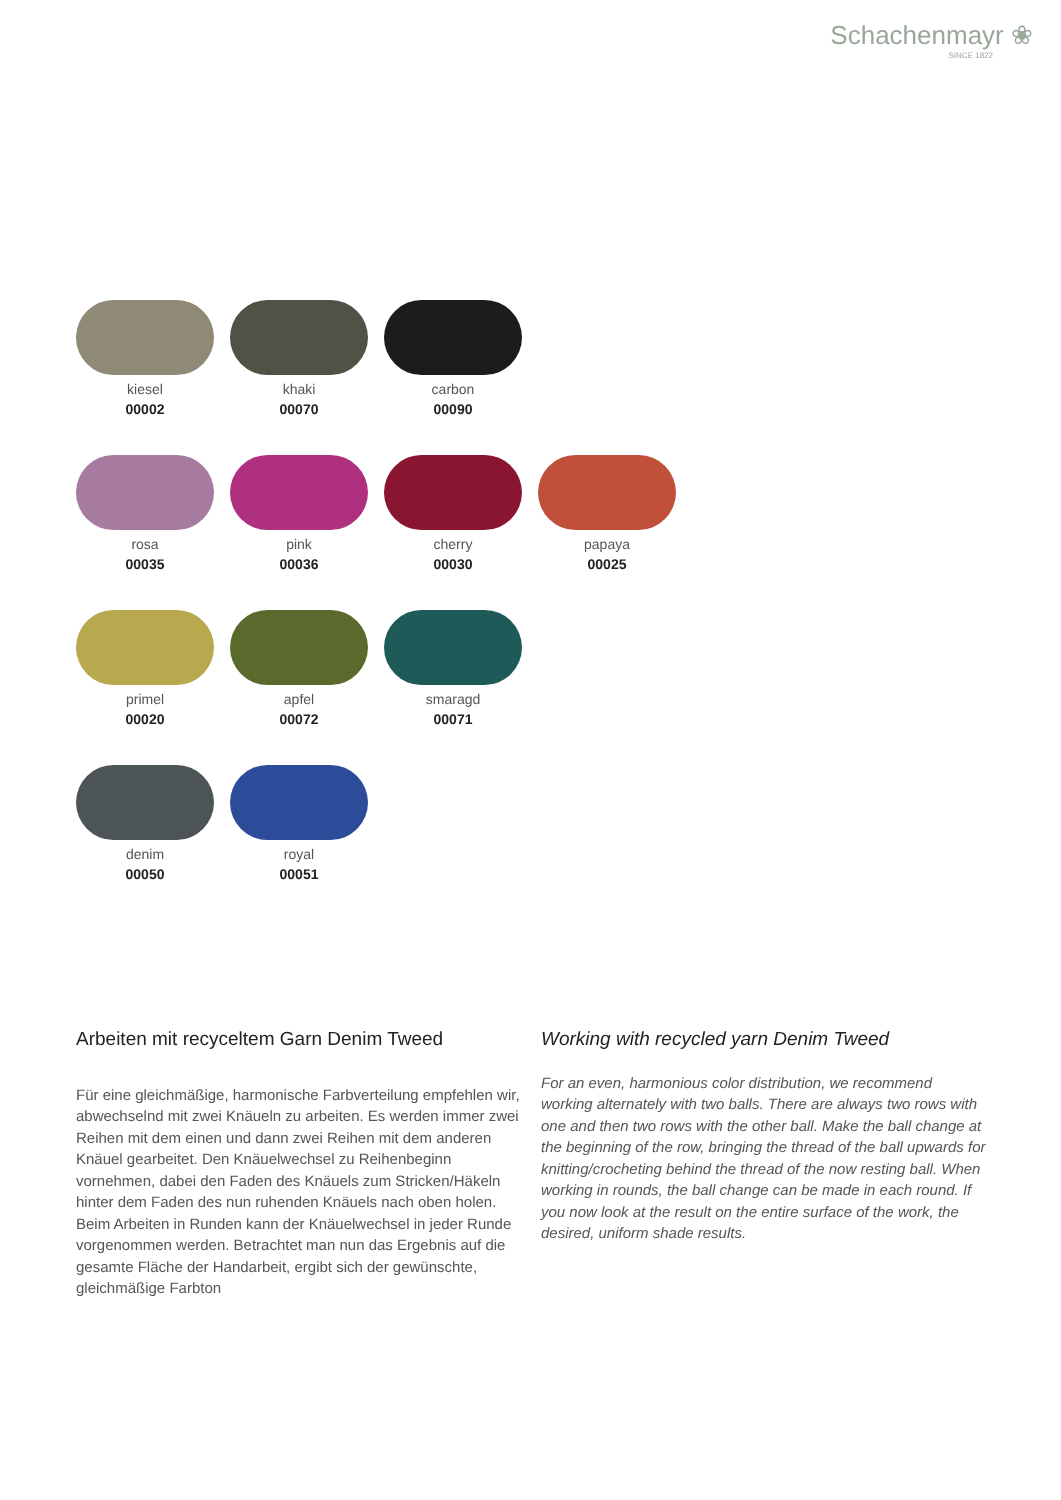Schachenmayr ❀
SINCE 1822
kiesel
00002
khaki
00070
carbon
00090
rosa
00035
pink
00036
cherry
00030
papaya
00025
primel
00020
apfel
00072
smaragd
00071
denim
00050
royal
00051
Arbeiten mit recyceltem Garn Denim Tweed
Für eine gleichmäßige, harmonische Farbverteilung empfehlen wir, abwechselnd mit zwei Knäueln zu arbeiten. Es werden immer zwei Reihen mit dem einen und dann zwei Reihen mit dem anderen Knäuel gearbeitet. Den Knäuel­wechsel zu Reihenbeginn vornehmen, dabei den Faden des Knäuels zum Stricken/Häkeln hinter dem Faden des nun ruhenden Knäuels nach oben holen.
Beim Arbeiten in Runden kann der Knäuelwechsel in jeder Runde vorgenommen werden. Betrachtet man nun das Ergebnis auf die gesamte Fläche der Handarbeit, ergibt sich der gewünschte, gleichmäßige Farbton
Working with recycled yarn Denim Tweed
For an even, harmonious color distribution, we recommend working alternately with two balls. There are always two rows with one and then two rows with the other ball. Make the ball change at the beginning of the row, bringing the thread of the ball upwards for knitting/crocheting behind the thread of the now resting ball. When working in rounds, the ball change can be made in each round. If you now look at the result on the entire surface of the work, the desired, uniform shade results.